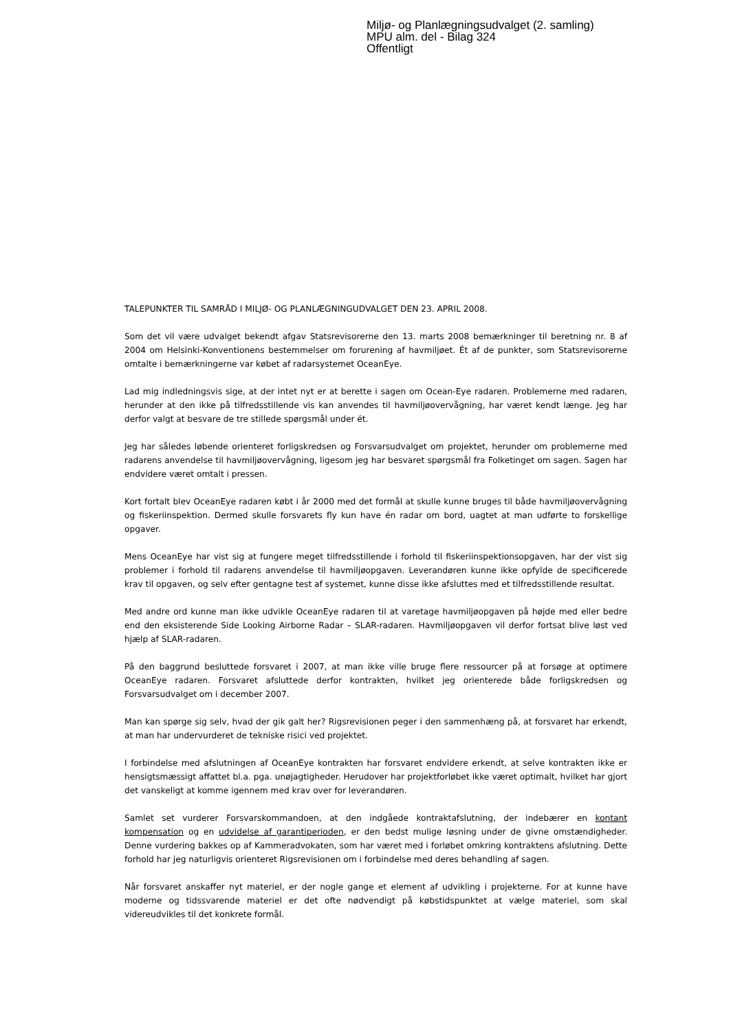Miljø- og Planlægningsudvalget (2. samling)
MPU alm. del - Bilag 324
Offentligt
TALEPUNKTER TIL SAMRÅD I MILJØ- OG PLANLÆGNINGUDVALGET DEN 23. APRIL 2008.
Som det vil være udvalget bekendt afgav Statsrevisorerne den 13. marts 2008 bemærkninger til beretning nr. 8 af 2004 om Helsinki-Konventionens bestemmelser om forurening af havmiljøet. Ét af de punkter, som Statsrevisorerne omtalte i bemærkningerne var købet af radarsystemet OceanEye.
Lad mig indledningsvis sige, at der intet nyt er at berette i sagen om Ocean-Eye radaren. Problemerne med radaren, herunder at den ikke på tilfredsstillende vis kan anvendes til havmiljøovervågning, har været kendt længe. Jeg har derfor valgt at besvare de tre stillede spørgsmål under ét.
Jeg har således løbende orienteret forligskredsen og Forsvarsudvalget om projektet, herunder om problemerne med radarens anvendelse til havmiljøovervågning, ligesom jeg har besvaret spørgsmål fra Folketinget om sagen. Sagen har endvidere været omtalt i pressen.
Kort fortalt blev OceanEye radaren købt i år 2000 med det formål at skulle kunne bruges til både havmiljøovervågning og fiskeriinspektion. Dermed skulle forsvarets fly kun have én radar om bord, uagtet at man udførte to forskellige opgaver.
Mens OceanEye har vist sig at fungere meget tilfredsstillende i forhold til fiskeriinspektionsopgaven, har der vist sig problemer i forhold til radarens anvendelse til havmiljøopgaven. Leverandøren kunne ikke opfylde de specificerede krav til opgaven, og selv efter gentagne test af systemet, kunne disse ikke afsluttes med et tilfredsstillende resultat.
Med andre ord kunne man ikke udvikle OceanEye radaren til at varetage havmiljøopgaven på højde med eller bedre end den eksisterende Side Looking Airborne Radar – SLAR-radaren. Havmiljøopgaven vil derfor fortsat blive løst ved hjælp af SLAR-radaren.
På den baggrund besluttede forsvaret i 2007, at man ikke ville bruge flere ressourcer på at forsøge at optimere OceanEye radaren. Forsvaret afsluttede derfor kontrakten, hvilket jeg orienterede både forligskredsen og Forsvarsudvalget om i december 2007.
Man kan spørge sig selv, hvad der gik galt her? Rigsrevisionen peger i den sammenhæng på, at forsvaret har erkendt, at man har undervurderet de tekniske risici ved projektet.
I forbindelse med afslutningen af OceanEye kontrakten har forsvaret endvidere erkendt, at selve kontrakten ikke er hensigtsmæssigt affattet bl.a. pga. unøjagtigheder. Herudover har projektforløbet ikke været optimalt, hvilket har gjort det vanskeligt at komme igennem med krav over for leverandøren.
Samlet set vurderer Forsvarskommandoen, at den indgåede kontraktafslutning, der indebærer en kontant kompensation og en udvidelse af garantiperioden, er den bedst mulige løsning under de givne omstændigheder. Denne vurdering bakkes op af Kammeradvokaten, som har været med i forløbet omkring kontraktens afslutning. Dette forhold har jeg naturligvis orienteret Rigsrevisionen om i forbindelse med deres behandling af sagen.
Når forsvaret anskaffer nyt materiel, er der nogle gange et element af udvikling i projekterne. For at kunne have moderne og tidssvarende materiel er det ofte nødvendigt på købstidspunktet at vælge materiel, som skal videreudvikles til det konkrete formål.